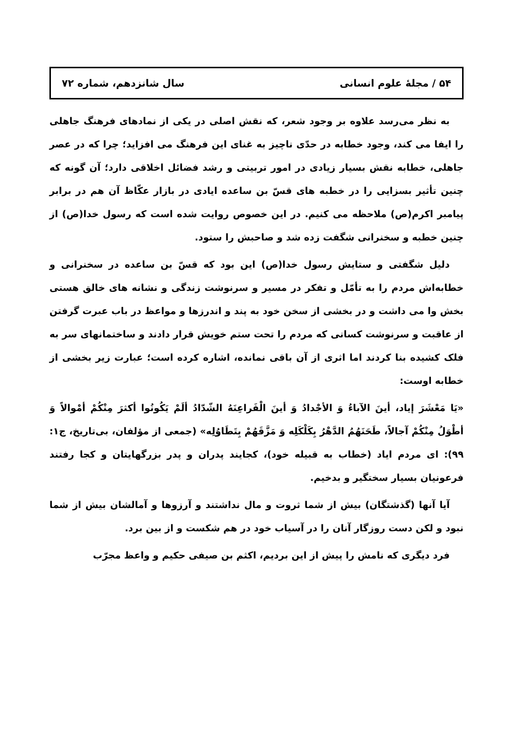۵۴ / مجلهٔ علوم انسانی سال شانزدهم، شماره ۷۲
به نظر می‌رسد علاوه بر وجود شعر، که نقش اصلی در یکی از نمادهای فرهنگ جاهلی را ایفا می کند، وجود خطابه در حدّی ناچیز به غنای این فرهنگ می افزاید؛ چرا که در عصر جاهلی، خطابه نقش بسیار زیادی در امور تربیتی و رشد فضائل اخلاقی دارد؛ آن گونه که چنین تأثیر بسزایی را در خطبه های قسّ بن ساعده ایادی در بازار عکّاظ آن هم در برابر پیامبر اکرم(ص) ملاحظه می کنیم. در این خصوص روایت شده است که رسول خدا(ص) از چنین خطبه و سخنرانی شگفت زده شد و صاحبش را ستود.
دلیل شگفتی و ستایش رسول خدا(ص) این بود که قسّ بن ساعده در سخنرانی و خطابه‌اش مردم را به تأمّل و تفکر در مسیر و سرنوشت زندگی و نشانه های خالق هستی بخش وا می داشت و در بخشی از سخن خود به پند و اندرزها و مواعظ در باب عبرت گرفتن از عاقبت و سرنوشت کسانی که مردم را تحت ستم خویش قرار دادند و ساختمانهای سر به فلک کشیده بنا کردند اما اثری از آن باقی نمانده، اشاره کرده است؛ عبارت زیر بخشی از خطابه اوست:
«يَا مَعْشَرَ إياد، أينَ الآباءُ وَ الأجْدادُ وَ أينَ الْفَراعِنَهُ الشّدّادُ ألَمْ يَكُونُوا أكثرَ مِنْكُمْ أمْوالاً وَ أطْوَلُ مِنْكُمْ آجالاً، طَحَنَهُمُ الدَّهْرُ بِكَلْكَلِه وَ مَزَّقَهُمْ بِتَطَاوُلِه» (جمعی از مؤلفان، بی‌تاریخ، ج۱: ۹۹): ای مردم ایاد (خطاب به قبیله خود)، کجایند پدران و پدر بزرگهایتان و کجا رفتند فرعونیان بسیار سختگیر و بدخیم.
آیا آنها (گذشتگان) بیش از شما ثروت و مال نداشتند و آرزوها و آمالشان بیش از شما نبود و لکن دست روزگار آنان را در آسیاب خود در هم شکست و از بین برد.
فرد دیگری که نامش را پیش از این بردیم، اکثم بن صیفی حکیم و واعظ مجرّب